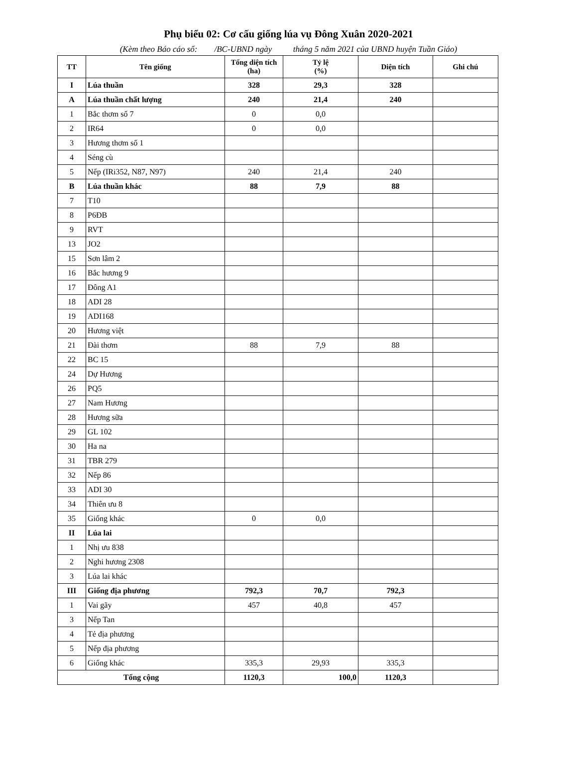Phụ biểu 02: Cơ cấu giống lúa vụ Đông Xuân 2020-2021
(Kèm theo Báo cáo số: /BC-UBND ngày tháng 5 năm 2021 của UBND huyện Tuần Giáo)
| TT | Tên giống | Tổng diện tích (ha) | Tỷ lệ (%) | Diện tích | Ghi chú |
| --- | --- | --- | --- | --- | --- |
| I | Lúa thuần | 328 | 29,3 | 328 | |
| A | Lúa thuần chất lượng | 240 | 21,4 | 240 | |
| 1 | Bắc thơm số 7 | 0 | 0,0 | | |
| 2 | IR64 | 0 | 0,0 | | |
| 3 | Hương thơm số 1 | | | | |
| 4 | Séng cù | | | | |
| 5 | Nếp (IRi352, N87, N97) | 240 | 21,4 | 240 | |
| B | Lúa thuần khác | 88 | 7,9 | 88 | |
| 7 | T10 | | | | |
| 8 | P6ĐB | | | | |
| 9 | RVT | | | | |
| 13 | JO2 | | | | |
| 15 | Sơn lâm 2 | | | | |
| 16 | Bắc hương 9 | | | | |
| 17 | Đông A1 | | | | |
| 18 | ADI 28 | | | | |
| 19 | ADI168 | | | | |
| 20 | Hương việt | | | | |
| 21 | Đài thơm | 88 | 7,9 | 88 | |
| 22 | BC 15 | | | | |
| 24 | Dự Hương | | | | |
| 26 | PQ5 | | | | |
| 27 | Nam Hương | | | | |
| 28 | Hương sữa | | | | |
| 29 | GL 102 | | | | |
| 30 | Ha na | | | | |
| 31 | TBR 279 | | | | |
| 32 | Nếp 86 | | | | |
| 33 | ADI 30 | | | | |
| 34 | Thiên ưu 8 | | | | |
| 35 | Giống khác | 0 | 0,0 | | |
| II | Lúa lai | | | | |
| 1 | Nhị ưu 838 | | | | |
| 2 | Nghi hương 2308 | | | | |
| 3 | Lúa lai khác | | | | |
| III | Giống địa phương | 792,3 | 70,7 | 792,3 | |
| 1 | Vai gãy | 457 | 40,8 | 457 | |
| 3 | Nếp Tan | | | | |
| 4 | Tẻ địa phương | | | | |
| 5 | Nếp địa phương | | | | |
| 6 | Giống khác | 335,3 | 29,93 | 335,3 | |
| Tổng cộng | | 1120,3 | 100,0 | 1120,3 | |